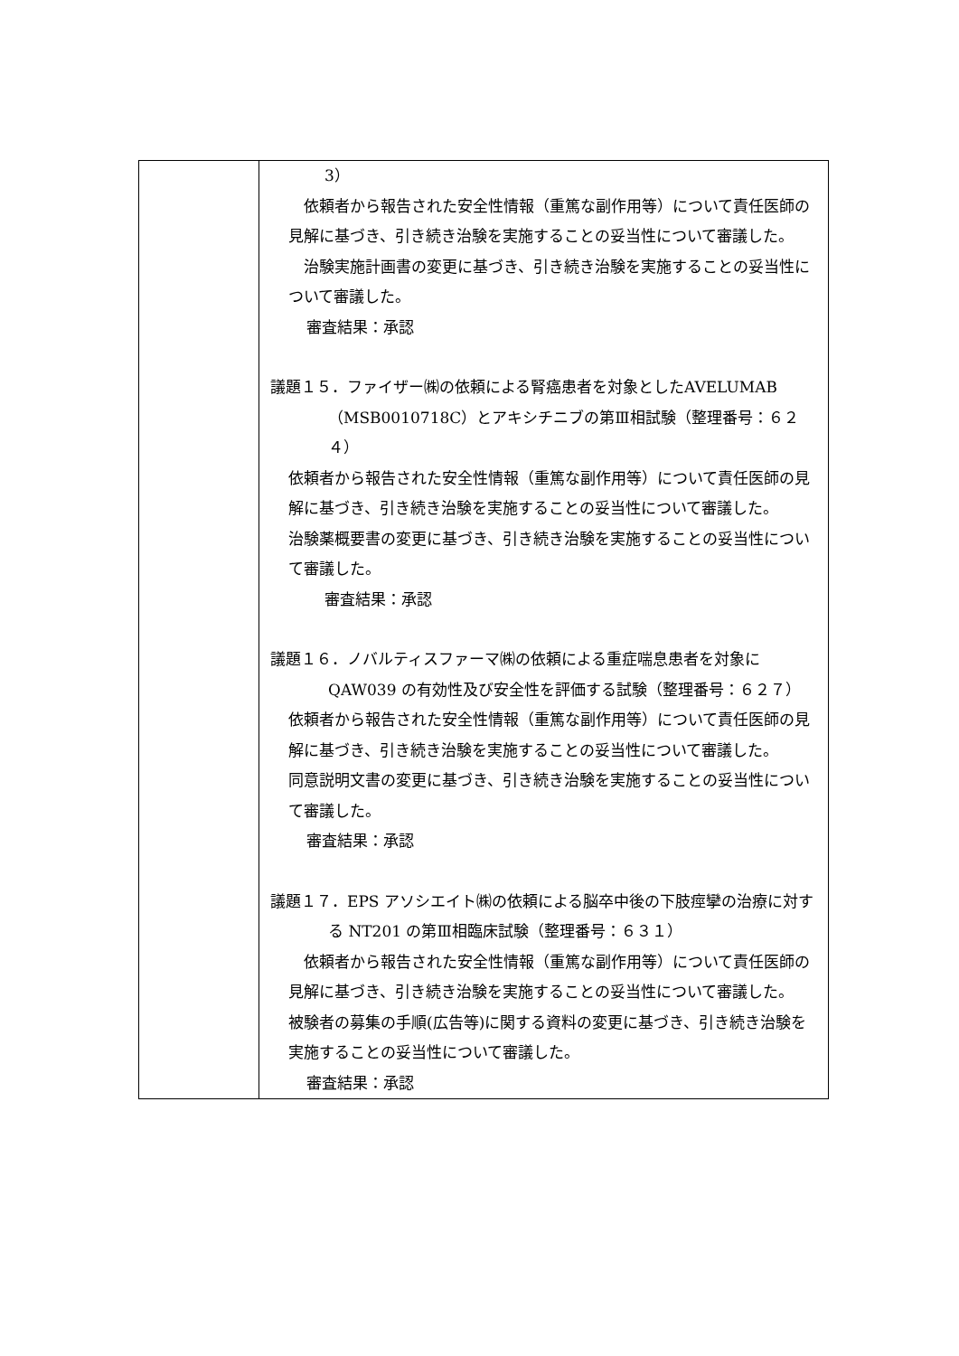| | 3） 依頼者から報告された安全性情報（重篤な副作用等）について責任医師の見解に基づき、引き続き治験を実施することの妥当性について審議した。 治験実施計画書の変更に基づき、引き続き治験を実施することの妥当性について審議した。 審査結果：承認 議題１５．ファイザー㈱の依頼による腎癌患者を対象としたAVELUMAB（MSB0010718C）とアキシチニブの第Ⅲ相試験（整理番号：６２４） 依頼者から報告された安全性情報（重篤な副作用等）について責任医師の見解に基づき、引き続き治験を実施することの妥当性について審議した。 治験薬概要書の変更に基づき、引き続き治験を実施することの妥当性について審議した。 審査結果：承認 議題１６．ノバルティスファーマ㈱の依頼による重症喘息患者を対象にQAW039 の有効性及び安全性を評価する試験（整理番号：６２７） 依頼者から報告された安全性情報（重篤な副作用等）について責任医師の見解に基づき、引き続き治験を実施することの妥当性について審議した。 同意説明文書の変更に基づき、引き続き治験を実施することの妥当性について審議した。 審査結果：承認 議題１７．EPS アソシエイト㈱の依頼による脳卒中後の下肢痙攣の治療に対する NT201 の第Ⅲ相臨床試験（整理番号：６３１） 依頼者から報告された安全性情報（重篤な副作用等）について責任医師の見解に基づき、引き続き治験を実施することの妥当性について審議した。 被験者の募集の手順(広告等)に関する資料の変更に基づき、引き続き治験を実施することの妥当性について審議した。 審査結果：承認 |